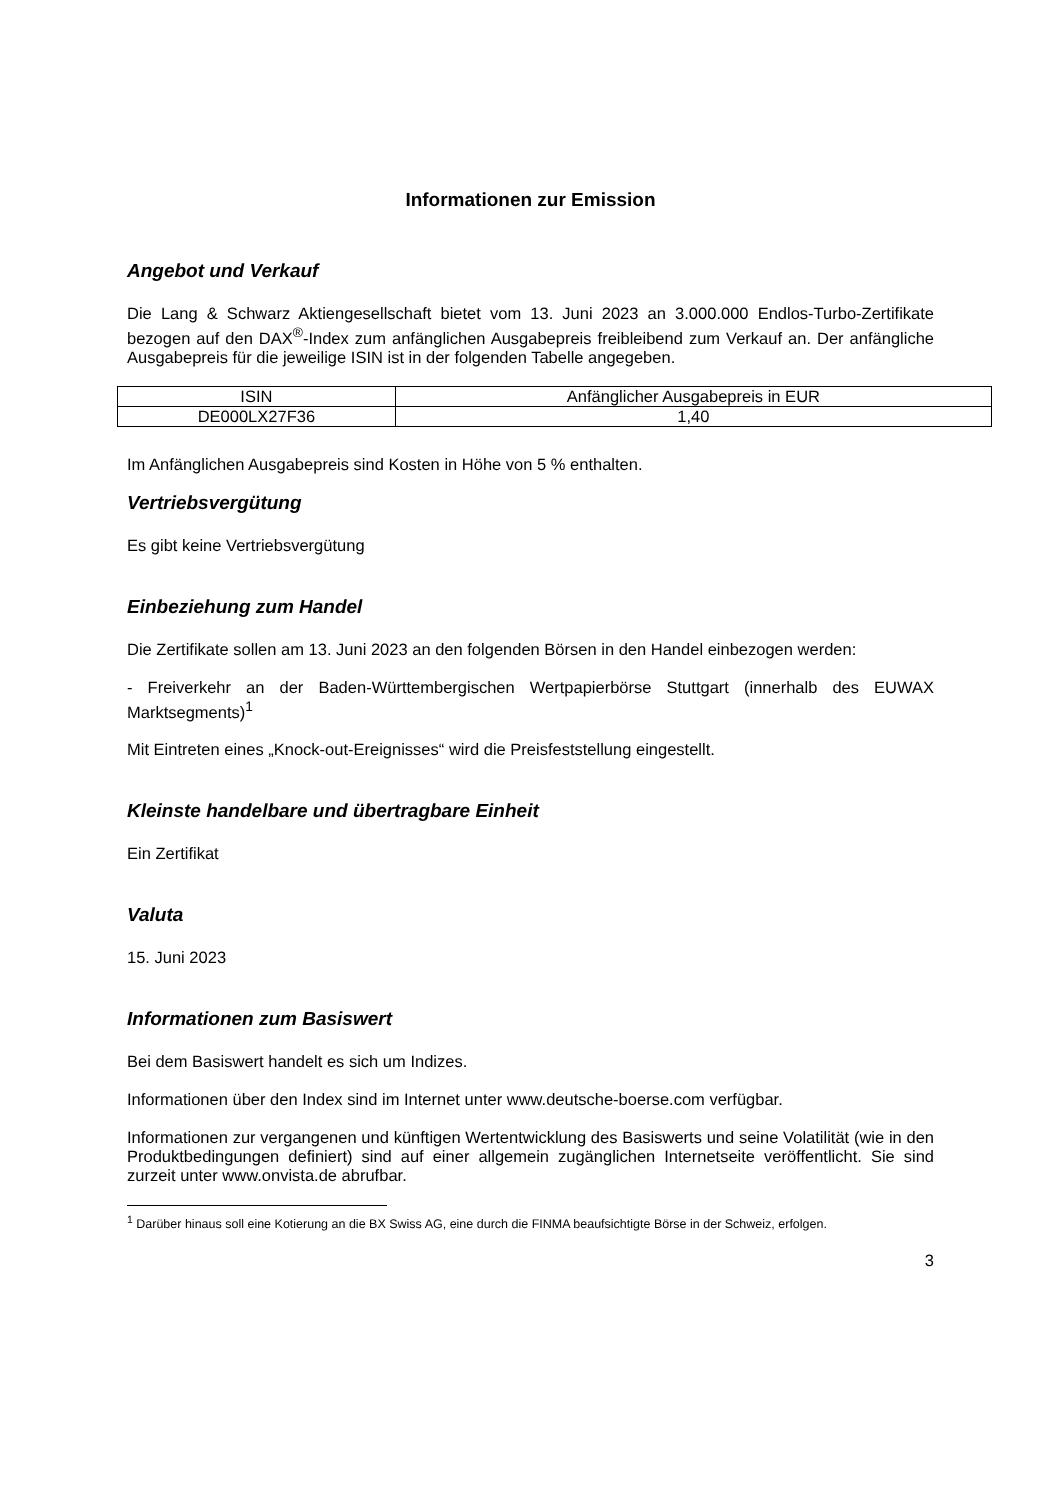Informationen zur Emission
Angebot und Verkauf
Die Lang & Schwarz Aktiengesellschaft bietet vom 13. Juni 2023 an 3.000.000 Endlos-Turbo-Zertifikate bezogen auf den DAX<sup>®</sup>-Index zum anfänglichen Ausgabepreis freibleibend zum Verkauf an. Der anfängliche Ausgabepreis für die jeweilige ISIN ist in der folgenden Tabelle angegeben.
| ISIN | Anfänglicher Ausgabepreis in EUR |
| --- | --- |
| DE000LX27F36 | 1,40 |
Im Anfänglichen Ausgabepreis sind Kosten in Höhe von 5 % enthalten.
Vertriebsvergütung
Es gibt keine Vertriebsvergütung
Einbeziehung zum Handel
Die Zertifikate sollen am 13. Juni 2023 an den folgenden Börsen in den Handel einbezogen werden:
- Freiverkehr an der Baden-Württembergischen Wertpapierbörse Stuttgart (innerhalb des EUWAX Marktsegments)<sup>1</sup>
Mit Eintreten eines „Knock-out-Ereignisses“ wird die Preisfeststellung eingestellt.
Kleinste handelbare und übertragbare Einheit
Ein Zertifikat
Valuta
15. Juni 2023
Informationen zum Basiswert
Bei dem Basiswert handelt es sich um Indizes.
Informationen über den Index sind im Internet unter www.deutsche-boerse.com verfügbar.
Informationen zur vergangenen und künftigen Wertentwicklung des Basiswerts und seine Volatilität (wie in den Produktbedingungen definiert) sind auf einer allgemein zugänglichen Internetseite veröffentlicht. Sie sind zurzeit unter www.onvista.de abrufbar.
<sup>1</sup> Darüber hinaus soll eine Kotierung an die BX Swiss AG, eine durch die FINMA beaufsichtigte Börse in der Schweiz, erfolgen.
3